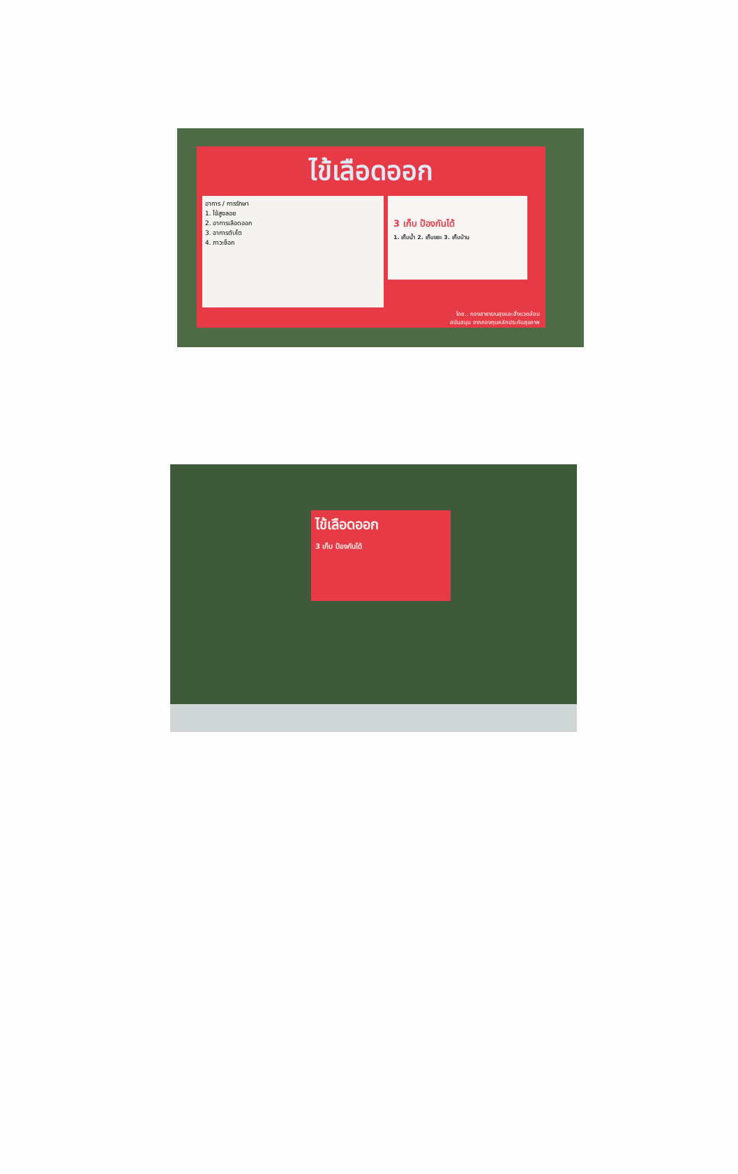ไข้เลือดออก
อาการ / การรักษา
1. ไข้สูงลอย
2. อาการเลือดออก
3. อาการตับโต
4. ภาวะช็อก
3 เก็บ ป้องกันได้
1. เก็บน้ำ 2. เก็บขยะ 3. เก็บบ้าน
โดย.. กองสาธารณสุขและสิ่งแวดล้อม
สนับสนุน จากกองทุนหลักประกันสุขภาพ
ไข้เลือดออก
3 เก็บ ป้องกันได้